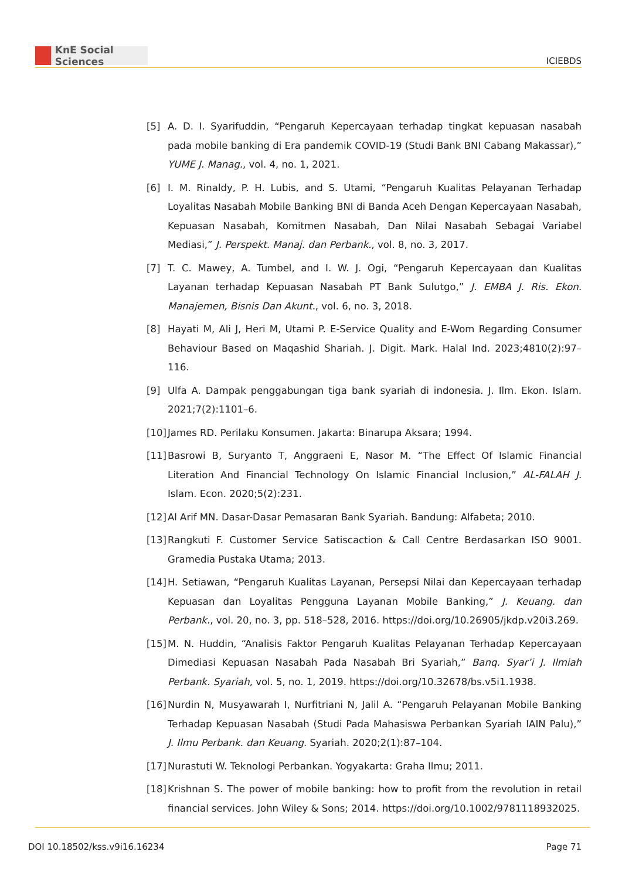KnE Social Sciences
ICIEBDS
[5] A. D. I. Syarifuddin, “Pengaruh Kepercayaan terhadap tingkat kepuasan nasabah pada mobile banking di Era pandemik COVID-19 (Studi Bank BNI Cabang Makassar),” YUME J. Manag., vol. 4, no. 1, 2021.
[6] I. M. Rinaldy, P. H. Lubis, and S. Utami, “Pengaruh Kualitas Pelayanan Terhadap Loyalitas Nasabah Mobile Banking BNI di Banda Aceh Dengan Kepercayaan Nasabah, Kepuasan Nasabah, Komitmen Nasabah, Dan Nilai Nasabah Sebagai Variabel Mediasi,” J. Perspekt. Manaj. dan Perbank., vol. 8, no. 3, 2017.
[7] T. C. Mawey, A. Tumbel, and I. W. J. Ogi, “Pengaruh Kepercayaan dan Kualitas Layanan terhadap Kepuasan Nasabah PT Bank Sulutgo,” J. EMBA J. Ris. Ekon. Manajemen, Bisnis Dan Akunt., vol. 6, no. 3, 2018.
[8] Hayati M, Ali J, Heri M, Utami P. E-Service Quality and E-Wom Regarding Consumer Behaviour Based on Maqashid Shariah. J. Digit. Mark. Halal Ind. 2023;4810(2):97–116.
[9] Ulfa A. Dampak penggabungan tiga bank syariah di indonesia. J. Ilm. Ekon. Islam. 2021;7(2):1101–6.
[10]
James RD. Perilaku Konsumen. Jakarta: Binarupa Aksara; 1994.
[11]
Basrowi B, Suryanto T, Anggraeni E, Nasor M. “The Effect Of Islamic Financial Literation And Financial Technology On Islamic Financial Inclusion,” AL-FALAH J. Islam. Econ. 2020;5(2):231.
[12]
Al Arif MN. Dasar-Dasar Pemasaran Bank Syariah. Bandung: Alfabeta; 2010.
[13]
Rangkuti F. Customer Service Satiscaction & Call Centre Berdasarkan ISO 9001. Gramedia Pustaka Utama; 2013.
[14]
H. Setiawan, “Pengaruh Kualitas Layanan, Persepsi Nilai dan Kepercayaan terhadap Kepuasan dan Loyalitas Pengguna Layanan Mobile Banking,” J. Keuang. dan Perbank., vol. 20, no. 3, pp. 518–528, 2016. https://doi.org/10.26905/jkdp.v20i3.269.
[15]
M. N. Huddin, “Analisis Faktor Pengaruh Kualitas Pelayanan Terhadap Kepercayaan Dimediasi Kepuasan Nasabah Pada Nasabah Bri Syariah,” Banq. Syar’i J. Ilmiah Perbank. Syariah, vol. 5, no. 1, 2019. https://doi.org/10.32678/bs.v5i1.1938.
[16]
Nurdin N, Musyawarah I, Nurfitriani N, Jalil A. “Pengaruh Pelayanan Mobile Banking Terhadap Kepuasan Nasabah (Studi Pada Mahasiswa Perbankan Syariah IAIN Palu),” J. Ilmu Perbank. dan Keuang. Syariah. 2020;2(1):87–104.
[17]
Nurastuti W. Teknologi Perbankan. Yogyakarta: Graha Ilmu; 2011.
[18]
Krishnan S. The power of mobile banking: how to profit from the revolution in retail financial services. John Wiley & Sons; 2014. https://doi.org/10.1002/9781118932025.
DOI 10.18502/kss.v9i16.16234 Page 71